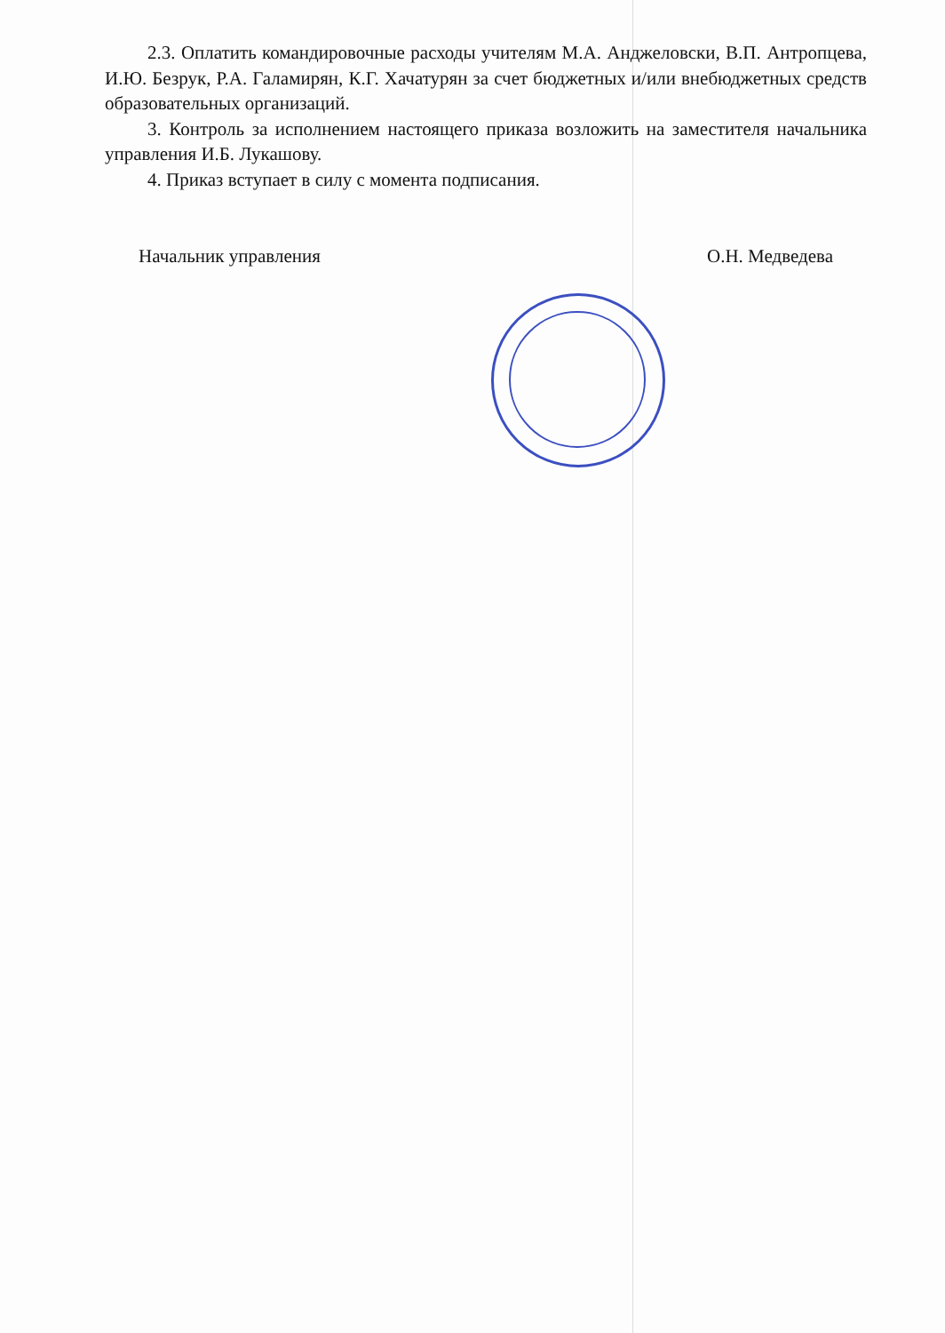2.3. Оплатить командировочные расходы учителям М.А. Анджеловски, В.П. Антропцева, И.Ю. Безрук, Р.А. Галамирян, К.Г. Хачатурян за счет бюджетных и/или внебюджетных средств образовательных организаций.
3. Контроль за исполнением настоящего приказа возложить на заместителя начальника управления И.Б. Лукашову.
4. Приказ вступает в силу с момента подписания.
Начальник управления О.Н. Медведева